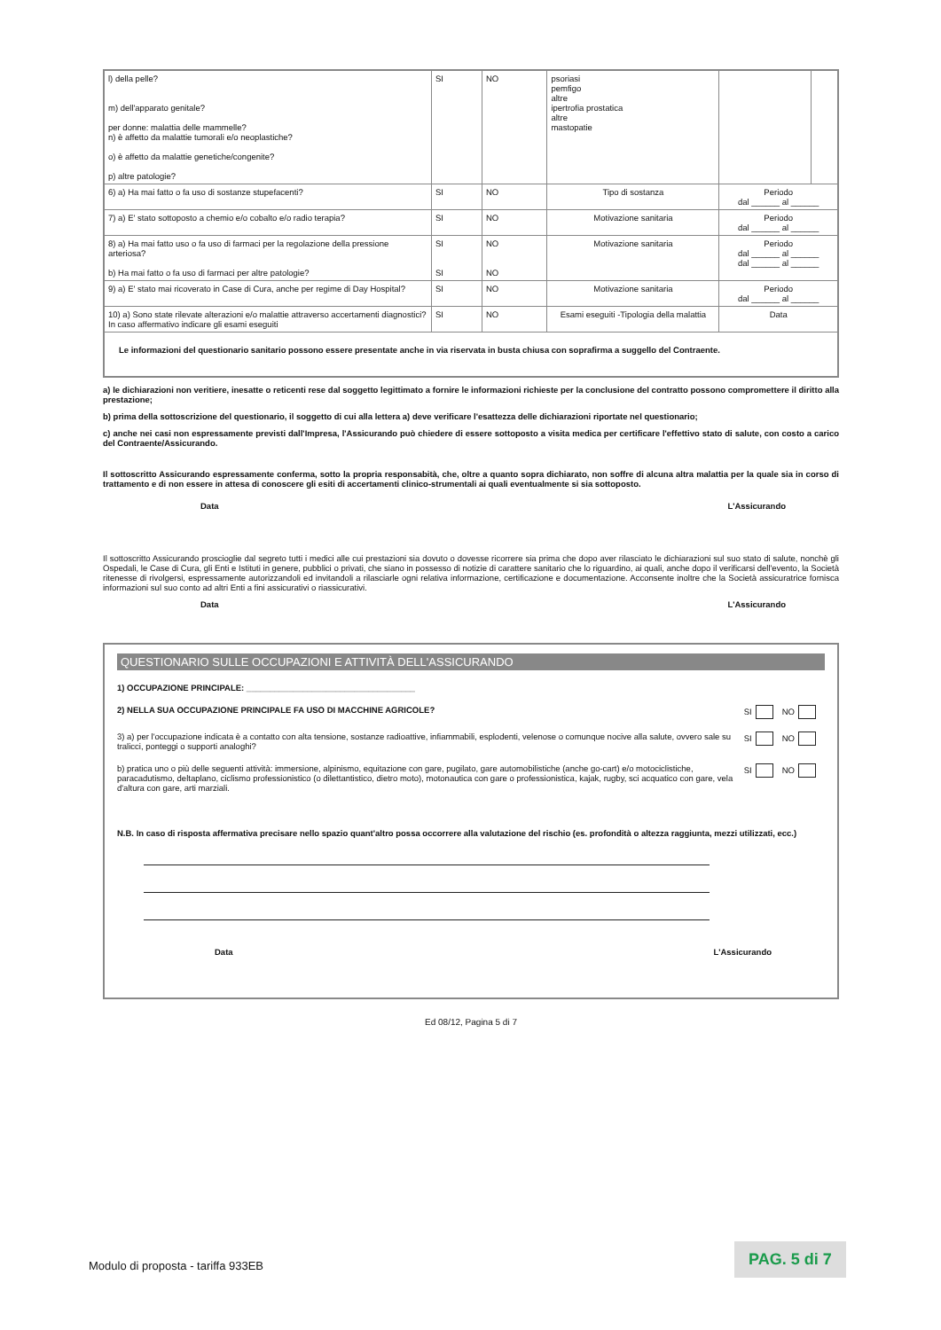| l) della pelle? m) dell'apparato genitale? per donne: malattia delle mammelle? n) è affetto da malattie tumorali e/o neoplastiche? o) è affetto da malattie genetiche/congenite? p) altre patologie? | SI | NO | psoriasi pemfigo altre ipertrofia prostatica altre mastopatie | | |
| 6) a) Ha mai fatto o fa uso di sostanze stupefacenti? | SI | NO | Tipo di sostanza | Periodo dal ______ al ______ | |
| 7) a) E' stato sottoposto a chemio e/o cobalto e/o radio terapia? | SI | NO | Motivazione sanitaria | Periodo dal ______ al ______ | |
| 8) a) Ha mai fatto uso o fa uso di farmaci per la regolazione della pressione arteriosa? b) Ha mai fatto o fa uso di farmaci per altre patologie? | SI SI | NO NO | Motivazione sanitaria | Periodo dal ______ al ______ dal ______ al ______ | |
| 9) a) E' stato mai ricoverato in Case di Cura, anche per regime di Day Hospital? | SI | NO | Motivazione sanitaria | Periodo dal ______ al ______ | |
| 10) a) Sono state rilevate alterazioni e/o malattie attraverso accertamenti diagnostici? In caso affermativo indicare gli esami eseguiti | SI | NO | Esami eseguiti -Tipologia della malattia | Data | |
| Le informazioni del questionario sanitario possono essere presentate anche in via riservata in busta chiusa con soprafirma a suggello del Contraente. | | | | | |
a) le dichiarazioni non veritiere, inesatte o reticenti rese dal soggetto legittimato a fornire le informazioni richieste per la conclusione del contratto possono compromettere il diritto alla prestazione;
b) prima della sottoscrizione del questionario, il soggetto di cui alla lettera a) deve verificare l'esattezza delle dichiarazioni riportate nel questionario;
c) anche nei casi non espressamente previsti dall'Impresa, l'Assicurando può chiedere di essere sottoposto a visita medica per certificare l'effettivo stato di salute, con costo a carico del Contraente/Assicurando.
Il sottoscritto Assicurando espressamente conferma, sotto la propria responsabità, che, oltre a quanto sopra dichiarato, non soffre di alcuna altra malattia per la quale sia in corso di trattamento e di non essere in attesa di conoscere gli esiti di accertamenti clinico-strumentali ai quali eventualmente si sia sottoposto.
Data L'Assicurando
Il sottoscritto Assicurando proscioglie dal segreto tutti i medici alle cui prestazioni sia dovuto o dovesse ricorrere sia prima che dopo aver rilasciato le dichiarazioni sul suo stato di salute, nonchè gli Ospedali, le Case di Cura, gli Enti e Istituti in genere, pubblici o privati, che siano in possesso di notizie di carattere sanitario che lo riguardino, ai quali, anche dopo il verificarsi dell'evento, la Società ritenesse di rivolgersi, espressamente autorizzandoli ed invitandoli a rilasciarle ogni relativa informazione, certificazione e documentazione. Acconsente inoltre che la Società assicuratrice fornisca informazioni sul suo conto ad altri Enti a fini assicurativi o riassicurativi.
Data L'Assicurando
QUESTIONARIO SULLE OCCUPAZIONI E ATTIVITÀ DELL'ASSICURANDO
1) OCCUPAZIONE PRINCIPALE: ____________________________________
2) NELLA SUA OCCUPAZIONE PRINCIPALE FA USO DI MACCHINE AGRICOLE? SI NO
3) a) per l'occupazione indicata è a contatto con alta tensione, sostanze radioattive, infiammabili, esplodenti, velenose o comunque nocive alla salute, ovvero sale su tralicci, ponteggi o supporti analoghi? SI NO
b) pratica uno o più delle seguenti attività: immersione, alpinismo, equitazione con gare, pugilato, gare automobilistiche (anche go-cart) e/o motociclistiche, paracadutismo, deltaplano, ciclismo professionistico (o dilettantistico, dietro moto), motonautica con gare o professionistica, kajak, rugby, sci acquatico con gare, vela d'altura con gare, arti marziali. SI NO
N.B. In caso di risposta affermativa precisare nello spazio quant'altro possa occorrere alla valutazione del rischio (es. profondità o altezza raggiunta, mezzi utilizzati, ecc.)
Data L'Assicurando
Ed 08/12, Pagina 5 di 7
Modulo di proposta - tariffa 933EB
PAG. 5 di 7